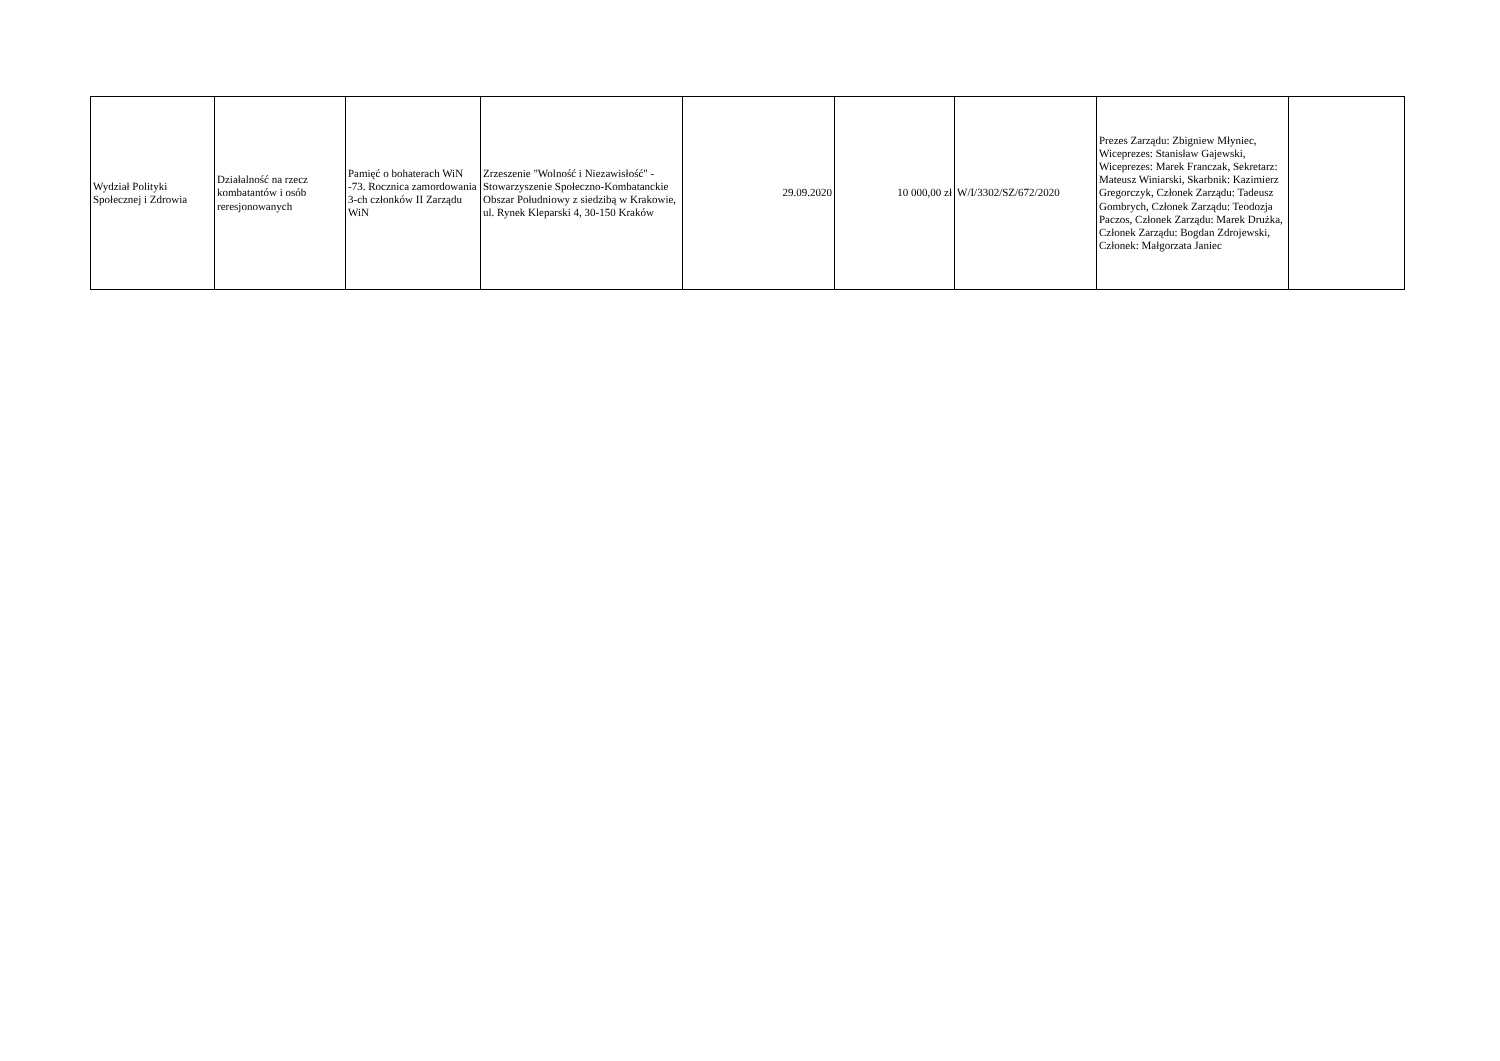| Wydział Polityki Społecznej i Zdrowia | Działalność na rzecz kombatantów i osób reresjonowanych | Pamięć o bohaterach WiN -73. Rocznica zamordowania 3-ch członków II Zarządu WiN | Zrzeszenie "Wolność i Niezawisłość" - Stowarzyszenie Społeczno-Kombatanckie Obszar Południowy z siedzibą w Krakowie, ul. Rynek Kleparski 4, 30-150 Kraków | 29.09.2020 | 10 000,00 zł | W/I/3302/SZ/672/2020 | Prezes Zarządu: Zbigniew Młyniec, Wiceprezes: Stanisław Gajewski, Wiceprezes: Marek Franczak, Sekretarz: Mateusz Winiarski, Skarbnik: Kazimierz Gregorczyk, Członek Zarządu: Tadeusz Gombrych, Członek Zarządu: Teodozja Paczos, Członek Zarządu: Marek Drużka, Członek Zarządu: Bogdan Zdrojewski, Członek: Małgorzata Janiec | |